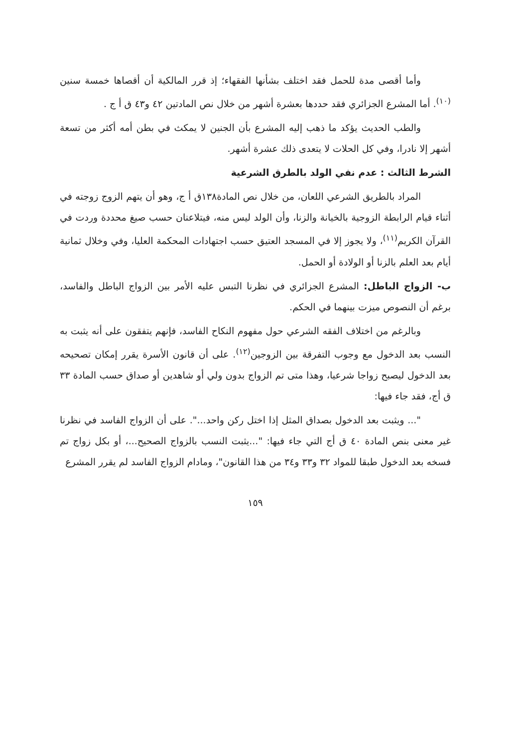وأما أقصى مدة للحمل فقد اختلف بشأنها الفقهاء؛ إذ قرر المالكية أن أقصاها خمسة سنين <sup>(١٠)</sup>. أما المشرع الجزائري فقد حددها بعشرة أشهر من خلال نص المادتين ٤٢ و٤٣ ق أ ج .
والطب الحديث يؤكد ما ذهب إليه المشرع بأن الجنين لا يمكث في بطن أمه أكثر من تسعة أشهر إلا نادرا، وفي كل الحلات لا يتعدى ذلك عشرة أشهر.
الشرط الثالث : عدم نفي الولد بالطرق الشرعية
المراد بالطريق الشرعي اللعان، من خلال نص المادة١٣٨ق أ ج، وهو أن يتهم الزوج زوجته في أثناء قيام الرابطة الزوجية بالخيانة والزنا، وأن الولد ليس منه، فيتلاعنان حسب صيغ محددة وردت في القرآن الكريم<sup>(١١)</sup>، ولا يجوز إلا في المسجد العتيق حسب اجتهادات المحكمة العليا، وفي وخلال ثمانية أيام بعد العلم بالزنا أو الولادة أو الحمل.
ب- الزواج الباطل: المشرع الجزائري في نظرنا التبس عليه الأمر بين الزواج الباطل والفاسد، برغم أن النصوص ميزت بينهما في الحكم.
وبالرغم من اختلاف الفقه الشرعي حول مفهوم النكاح الفاسد، فإنهم يتفقون على أنه يثبت به النسب بعد الدخول مع وجوب التفرقة بين الزوجين<sup>(١٢)</sup>. على أن قانون الأسرة يقرر إمكان تصحيحه بعد الدخول ليصبح زواجا شرعيا، وهذا متى تم الزواج بدون ولي أو شاهدين أو صداق حسب المادة ٣٣ ق أج، فقد جاء فيها:
"... ويثبت بعد الدخول بصداق المثل إذا اختل ركن واحد...". على أن الزواج الفاسد في نظرنا غير معنى بنص المادة ٤٠ ق أج التي جاء فيها: "...يثبت النسب بالزواج الصحيح...، أو بكل زواج تم فسخه بعد الدخول طبقا للمواد ٣٢ و٣٣ و٣٤ من هذا القانون"، ومادام الزواج الفاسد لم يقرر المشرع
١٥٩